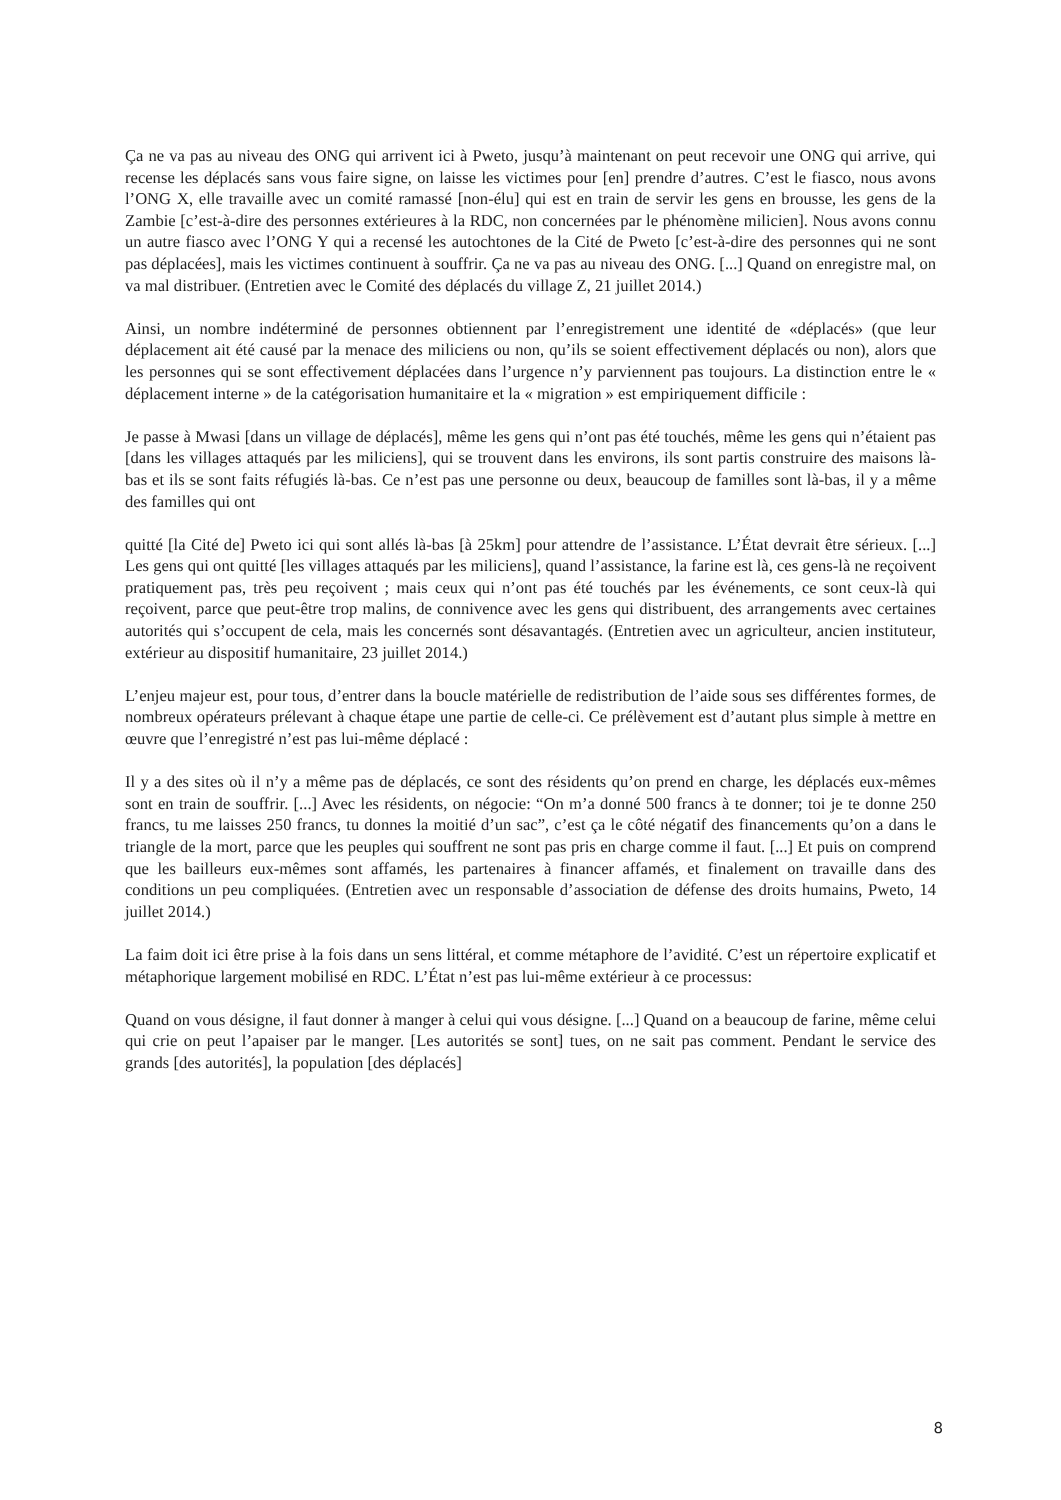Ça ne va pas au niveau des ONG qui arrivent ici à Pweto, jusqu’à maintenant on peut recevoir une ONG qui arrive, qui recense les déplacés sans vous faire signe, on laisse les victimes pour [en] prendre d’autres. C’est le fiasco, nous avons l’ONG X, elle travaille avec un comité ramassé [non-élu] qui est en train de servir les gens en brousse, les gens de la Zambie [c’est-à-dire des personnes extérieures à la RDC, non concernées par le phénomène milicien]. Nous avons connu un autre fiasco avec l’ONG Y qui a recensé les autochtones de la Cité de Pweto [c’est-à-dire des personnes qui ne sont pas déplacées], mais les victimes continuent à souffrir. Ça ne va pas au niveau des ONG. [...] Quand on enregistre mal, on va mal distribuer. (Entretien avec le Comité des déplacés du village Z, 21 juillet 2014.)
Ainsi, un nombre indéterminé de personnes obtiennent par l’enregistrement une identité de «déplacés» (que leur déplacement ait été causé par la menace des miliciens ou non, qu’ils se soient effectivement déplacés ou non), alors que les personnes qui se sont effectivement déplacées dans l’urgence n’y parviennent pas toujours. La distinction entre le « déplacement interne » de la catégorisation humanitaire et la « migration » est empiriquement difficile :
Je passe à Mwasi [dans un village de déplacés], même les gens qui n’ont pas été touchés, même les gens qui n’étaient pas [dans les villages attaqués par les miliciens], qui se trouvent dans les environs, ils sont partis construire des maisons là-bas et ils se sont faits réfugiés là-bas. Ce n’est pas une personne ou deux, beaucoup de familles sont là-bas, il y a même des familles qui ont
quitté [la Cité de] Pweto ici qui sont allés là-bas [à 25km] pour attendre de l’assistance. L’État devrait être sérieux. [...] Les gens qui ont quitté [les villages attaqués par les miliciens], quand l’assistance, la farine est là, ces gens-là ne reçoivent pratiquement pas, très peu reçoivent ; mais ceux qui n’ont pas été touchés par les événements, ce sont ceux-là qui reçoivent, parce que peut-être trop malins, de connivence avec les gens qui distribuent, des arrangements avec certaines autorités qui s’occupent de cela, mais les concernés sont désavantagés. (Entretien avec un agriculteur, ancien instituteur, extérieur au dispositif humanitaire, 23 juillet 2014.)
L’enjeu majeur est, pour tous, d’entrer dans la boucle matérielle de redistribution de l’aide sous ses différentes formes, de nombreux opérateurs prélevant à chaque étape une partie de celle-ci. Ce prélèvement est d’autant plus simple à mettre en œuvre que l’enregistré n’est pas lui-même déplacé :
Il y a des sites où il n’y a même pas de déplacés, ce sont des résidents qu’on prend en charge, les déplacés eux-mêmes sont en train de souffrir. [...] Avec les résidents, on négocie: “On m’a donné 500 francs à te donner; toi je te donne 250 francs, tu me laisses 250 francs, tu donnes la moitié d’un sac”, c’est ça le côté négatif des financements qu’on a dans le triangle de la mort, parce que les peuples qui souffrent ne sont pas pris en charge comme il faut. [...] Et puis on comprend que les bailleurs eux-mêmes sont affamés, les partenaires à financer affamés, et finalement on travaille dans des conditions un peu compliquées. (Entretien avec un responsable d’association de défense des droits humains, Pweto, 14 juillet 2014.)
La faim doit ici être prise à la fois dans un sens littéral, et comme métaphore de l’avidité. C’est un répertoire explicatif et métaphorique largement mobilisé en RDC. L’État n’est pas lui-même extérieur à ce processus:
Quand on vous désigne, il faut donner à manger à celui qui vous désigne. [...] Quand on a beaucoup de farine, même celui qui crie on peut l’apaiser par le manger. [Les autorités se sont] tues, on ne sait pas comment. Pendant le service des grands [des autorités], la population [des déplacés]
8